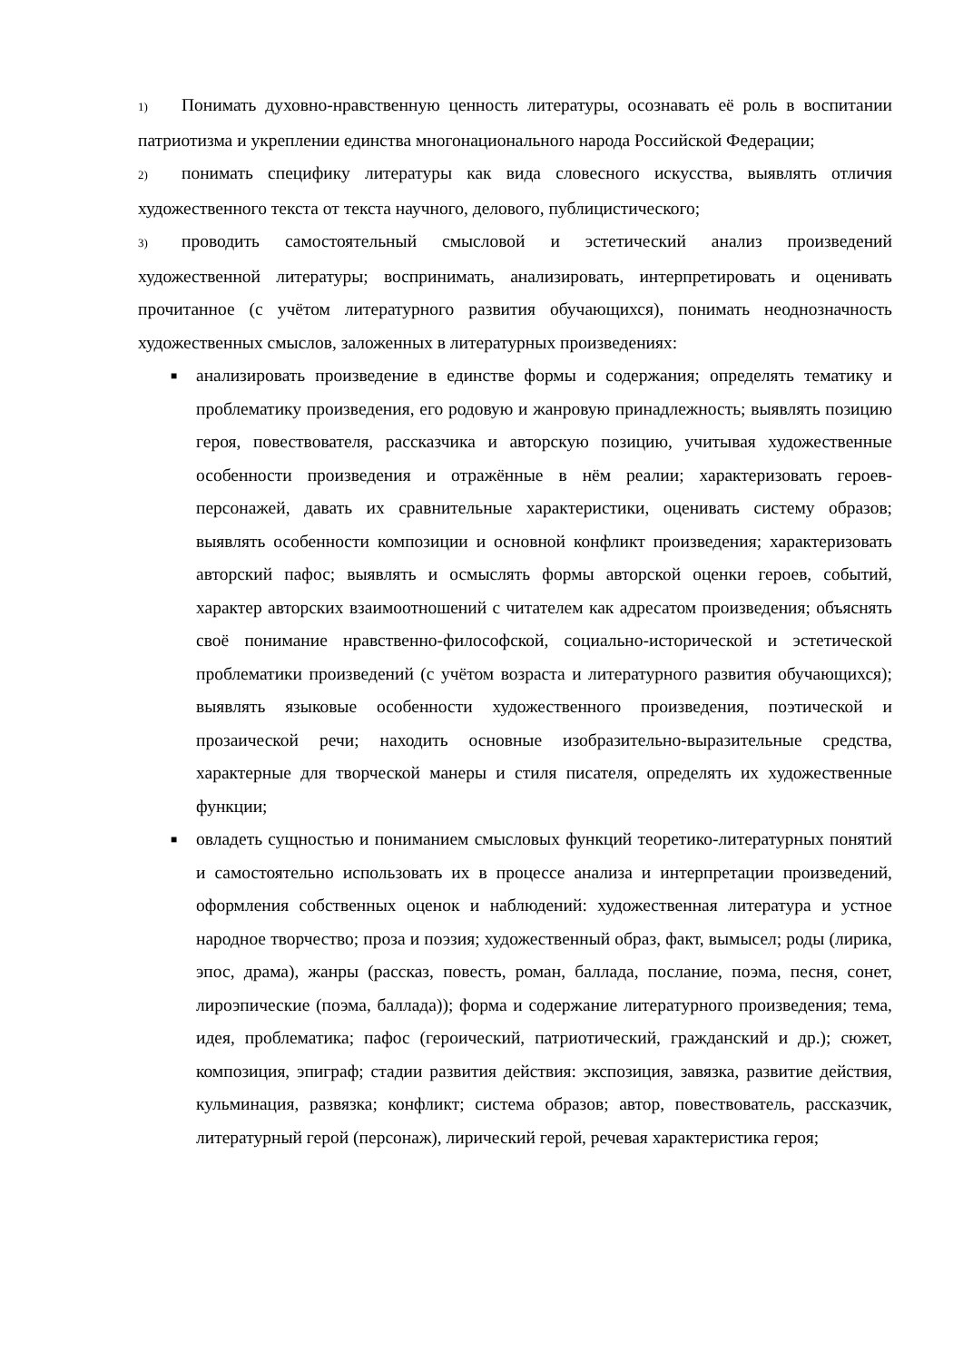1) Понимать духовно-нравственную ценность литературы, осознавать её роль в воспитании патриотизма и укреплении единства многонационального народа Российской Федерации;
2) понимать специфику литературы как вида словесного искусства, выявлять отличия художественного текста от текста научного, делового, публицистического;
3) проводить самостоятельный смысловой и эстетический анализ произведений художественной литературы; воспринимать, анализировать, интерпретировать и оценивать прочитанное (с учётом литературного развития обучающихся), понимать неоднозначность художественных смыслов, заложенных в литературных произведениях:
■ анализировать произведение в единстве формы и содержания; определять тематику и проблематику произведения, его родовую и жанровую принадлежность; выявлять позицию героя, повествователя, рассказчика и авторскую позицию, учитывая художественные особенности произведения и отражённые в нём реалии; характеризовать героев-персонажей, давать их сравнительные характеристики, оценивать систему образов; выявлять особенности композиции и основной конфликт произведения; характеризовать авторский пафос; выявлять и осмыслять формы авторской оценки героев, событий, характер авторских взаимоотношений с читателем как адресатом произведения; объяснять своё понимание нравственно-философской, социально-исторической и эстетической проблематики произведений (с учётом возраста и литературного развития обучающихся); выявлять языковые особенности художественного произведения, поэтической и прозаической речи; находить основные изобразительно-выразительные средства, характерные для творческой манеры и стиля писателя, определять их художественные функции;
■ овладеть сущностью и пониманием смысловых функций теоретико-литературных понятий и самостоятельно использовать их в процессе анализа и интерпретации произведений, оформления собственных оценок и наблюдений: художественная литература и устное народное творчество; проза и поэзия; художественный образ, факт, вымысел; роды (лирика, эпос, драма), жанры (рассказ, повесть, роман, баллада, послание, поэма, песня, сонет, лироэпические (поэма, баллада)); форма и содержание литературного произведения; тема, идея, проблематика; пафос (героический, патриотический, гражданский и др.); сюжет, композиция, эпиграф; стадии развития действия: экспозиция, завязка, развитие действия, кульминация, развязка; конфликт; система образов; автор, повествователь, рассказчик, литературный герой (персонаж), лирический герой, речевая характеристика героя;